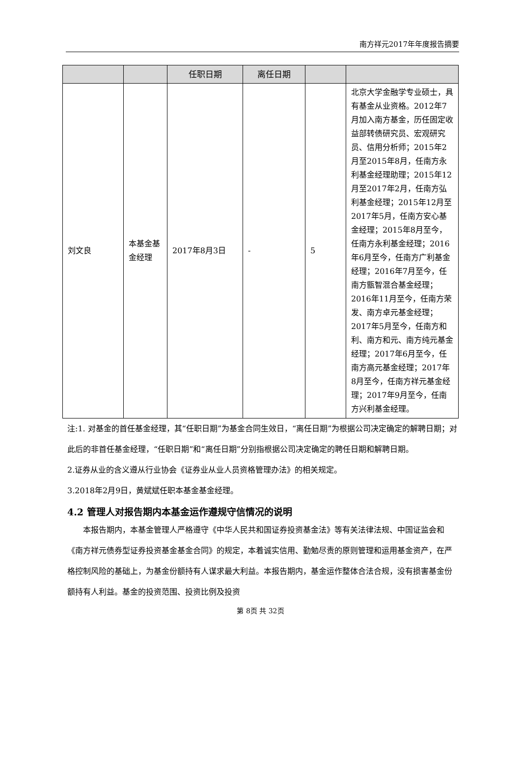南方祥元2017年年度报告摘要
| | | 任职日期 | 离任日期 | | |
| --- | --- | --- | --- | --- | --- |
| 刘文良 | 本基金基金经理 | 2017年8月3日 | - | 5 | 北京大学金融学专业硕士，具有基金从业资格。2012年7月加入南方基金，历任固定收益部转债研究员、宏观研究员、信用分析师；2015年2月至2015年8月，任南方永利基金经理助理；2015年12月至2017年2月，任南方弘利基金经理；2015年12月至2017年5月，任南方安心基金经理；2015年8月至今，任南方永利基金经理；2016年6月至今，任南方广利基金经理；2016年7月至今，任南方甑智混合基金经理；2016年11月至今，任南方荣发、南方卓元基金经理；2017年5月至今，任南方和利、南方和元、南方纯元基金经理；2017年6月至今，任南方高元基金经理；2017年8月至今，任南方祥元基金经理；2017年9月至今，任南方兴利基金经理。 |
注:1. 对基金的首任基金经理，其“任职日期”为基金合同生效日，“离任日期”为根据公司决定确定的解聘日期；对此后的非首任基金经理，“任职日期”和“离任日期”分别指根据公司决定确定的聘任日期和解聘日期。
2.证券从业的含义遵从行业协会《证券业从业人员资格管理办法》的相关规定。
3.2018年2月9日，黄斌斌任职本基金基金经理。
4.2 管理人对报告期内本基金运作遵规守信情况的说明
本报告期内，本基金管理人严格遵守《中华人民共和国证券投资基金法》等有关法律法规、中国证监会和《南方祥元债券型证券投资基金基金合同》的规定，本着诚实信用、勤勉尽责的原则管理和运用基金资产，在严格控制风险的基础上，为基金份额持有人谋求最大利益。本报告期内，基金运作整体合法合规，没有损害基金份额持有人利益。基金的投资范围、投资比例及投资
第 8页 共 32页